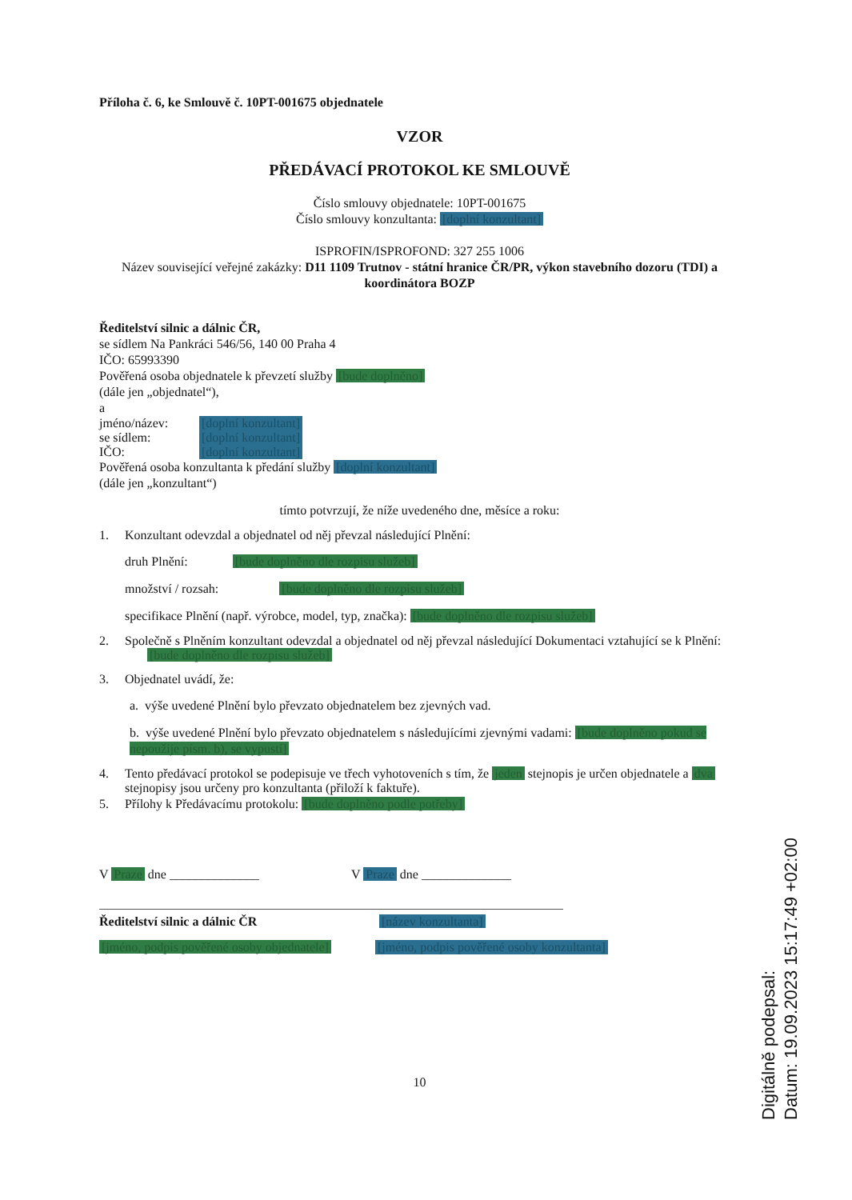Příloha č. 6, ke Smlouvě č. 10PT-001675 objednatele
VZOR
PŘEDÁVACÍ PROTOKOL KE SMLOUVĚ
Číslo smlouvy objednatele: 10PT-001675
Číslo smlouvy konzultanta: [doplní konzultant]
ISPROFIN/ISPROFOND: 327 255 1006
Název související veřejné zakázky: D11 1109 Trutnov - státní hranice ČR/PR, výkon stavebního dozoru (TDI) a koordinátora BOZP
Ředitelství silnic a dálnic ČR,
se sídlem Na Pankráci 546/56, 140 00 Praha 4
IČO: 65993390
Pověřená osoba objednatele k převzetí služby [bude doplněno]
(dále jen „objednatel“),
a
jméno/název: [doplní konzultant]
se sídlem: [doplní konzultant]
IČO: [doplní konzultant]
Pověřená osoba konzultanta k předání služby [doplní konzultant]
(dále jen „konzultant“)
tímto potvrzují, že níže uvedeného dne, měsíce a roku:
1. Konzultant odevzdal a objednatel od něj převzal následující Plnění:
druh Plnění: [bude doplněno dle rozpisu služeb]
množství / rozsah: [bude doplněno dle rozpisu služeb]
specifikace Plnění (např. výrobce, model, typ, značka): [bude doplněno dle rozpisu služeb]
2. Společně s Plněním konzultant odevzdal a objednatel od něj převzal následující Dokumentaci vztahující se k Plnění: [bude doplněno dle rozpisu služeb]
3. Objednatel uvádí, že:
a. výše uvedené Plnění bylo převzato objednatelem bez zjevných vad.
b. výše uvedené Plnění bylo převzato objednatelem s následujícími zjevnými vadami: [bude doplněno pokud se nepoužije písm. b), se vypustí]
4. Tento předávací protokol se podepisuje ve třech vyhotoveních s tím, že jeden stejnopis je určen objednatele a dva stejnopisy jsou určeny pro konzultanta (přiloží k faktuře).
5. Přílohy k Předávacímu protokolu: [bude doplněno podle potřeby]
V Praze dne ______________ V Praze dne ______________
Ředitelství silnic a dálnic ČR [název konzultanta]
[jméno, podpis pověřené osoby objednatele] [jméno, podpis pověřené osoby konzultanta]
10
Digitálně podepsal:
Datum: 19.09.2023 15:17:49 +02:00